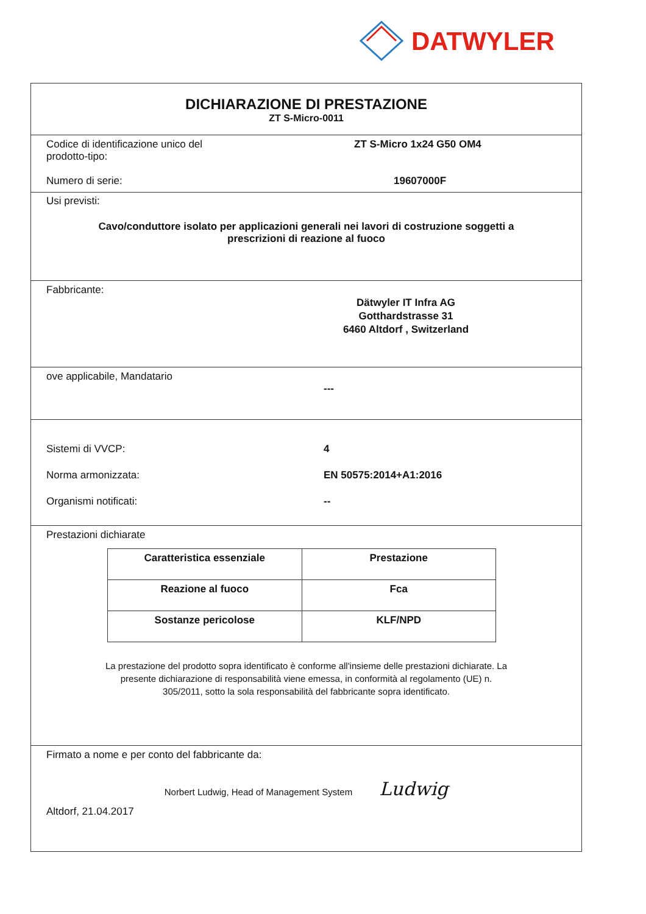DATWYLER
DICHIARAZIONE DI PRESTAZIONE
ZT S-Micro-0011
Codice di identificazione unico del
prodotto-tipo:
ZT S-Micro 1x24 G50 OM4
Numero di serie: 19607000F
Usi previsti:
Cavo/conduttore isolato per applicazioni generali nei lavori di costruzione soggetti a
prescrizioni di reazione al fuoco
Fabbricante:
Dätwyler IT Infra AG
Gotthardstrasse 31
6460 Altdorf , Switzerland
ove applicabile, Mandatario
---
Sistemi di VVCP: 4
Norma armonizzata: EN 50575:2014+A1:2016
Organismi notificati: --
Prestazioni dichiarate
| Caratteristica essenziale | Prestazione |
| Reazione al fuoco | Fca |
| Sostanze pericolose | KLF/NPD |
La prestazione del prodotto sopra identificato è conforme all'insieme delle prestazioni dichiarate. La
presente dichiarazione di responsabilità viene emessa, in conformità al regolamento (UE) n.
305/2011, sotto la sola responsabilità del fabbricante sopra identificato.
Firmato a nome e per conto del fabbricante da:
Norbert Ludwig, Head of Management System Ludwig
Altdorf, 21.04.2017